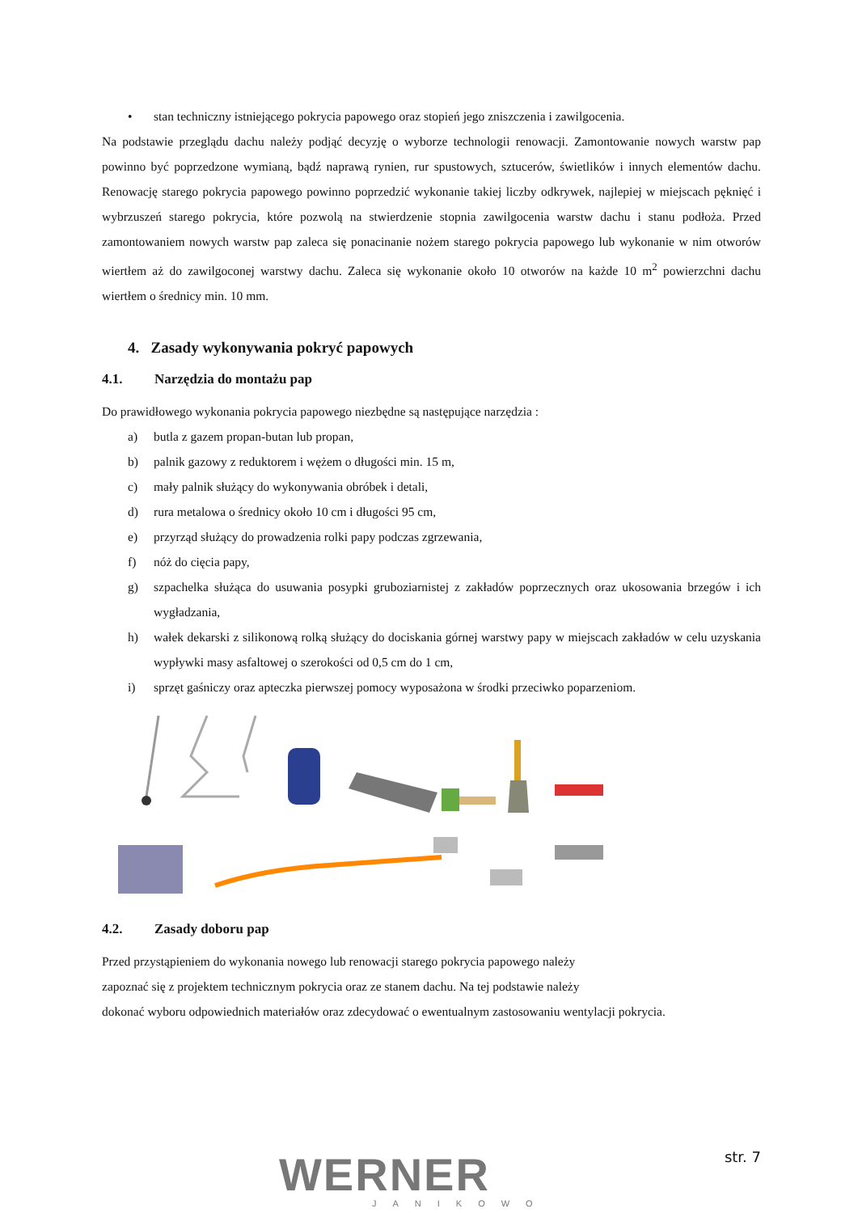• stan techniczny istniejącego pokrycia papowego oraz stopień jego zniszczenia i zawilgocenia.
Na podstawie przeglądu dachu należy podjąć decyzję o wyborze technologii renowacji. Zamontowanie nowych warstw pap powinno być poprzedzone wymianą, bądź naprawą rynien, rur spustowych, sztucerów, świetlików i innych elementów dachu. Renowację starego pokrycia papowego powinno poprzedzić wykonanie takiej liczby odkrywek, najlepiej w miejscach pęknięć i wybrzuszeń starego pokrycia, które pozwolą na stwierdzenie stopnia zawilgocenia warstw dachu i stanu podłoża. Przed zamontowaniem nowych warstw pap zaleca się ponacinanie nożem starego pokrycia papowego lub wykonanie w nim otworów wiertłem aż do zawilgoconej warstwy dachu. Zaleca się wykonanie około 10 otworów na każde 10 m<sup>2</sup> powierzchni dachu wiertłem o średnicy min. 10 mm.
4. Zasady wykonywania pokryć papowych
4.1. Narzędzia do montażu pap
Do prawidłowego wykonania pokrycia papowego niezbędne są następujące narzędzia :
a) butla z gazem propan-butan lub propan,
b) palnik gazowy z reduktorem i wężem o długości min. 15 m,
c) mały palnik służący do wykonywania obróbek i detali,
d) rura metalowa o średnicy około 10 cm i długości 95 cm,
e) przyrząd służący do prowadzenia rolki papy podczas zgrzewania,
f) nóż do cięcia papy,
g) szpachelka służąca do usuwania posypki gruboziarnistej z zakładów poprzecznych oraz ukosowania brzegów i ich wygładzania,
h) wałek dekarski z silikonową rolką służący do dociskania górnej warstwy papy w miejscach zakładów w celu uzyskania wypływki masy asfaltowej o szerokości od 0,5 cm do 1 cm,
i) sprzęt gaśniczy oraz apteczka pierwszej pomocy wyposażona w środki przeciwko poparzeniom.
4.2. Zasady doboru pap
Przed przystąpieniem do wykonania nowego lub renowacji starego pokrycia papowego należy
zapoznać się z projektem technicznym pokrycia oraz ze stanem dachu. Na tej podstawie należy
dokonać wyboru odpowiednich materiałów oraz zdecydować o ewentualnym zastosowaniu wentylacji pokrycia.
WERNER
JANIKOWO
str. 7